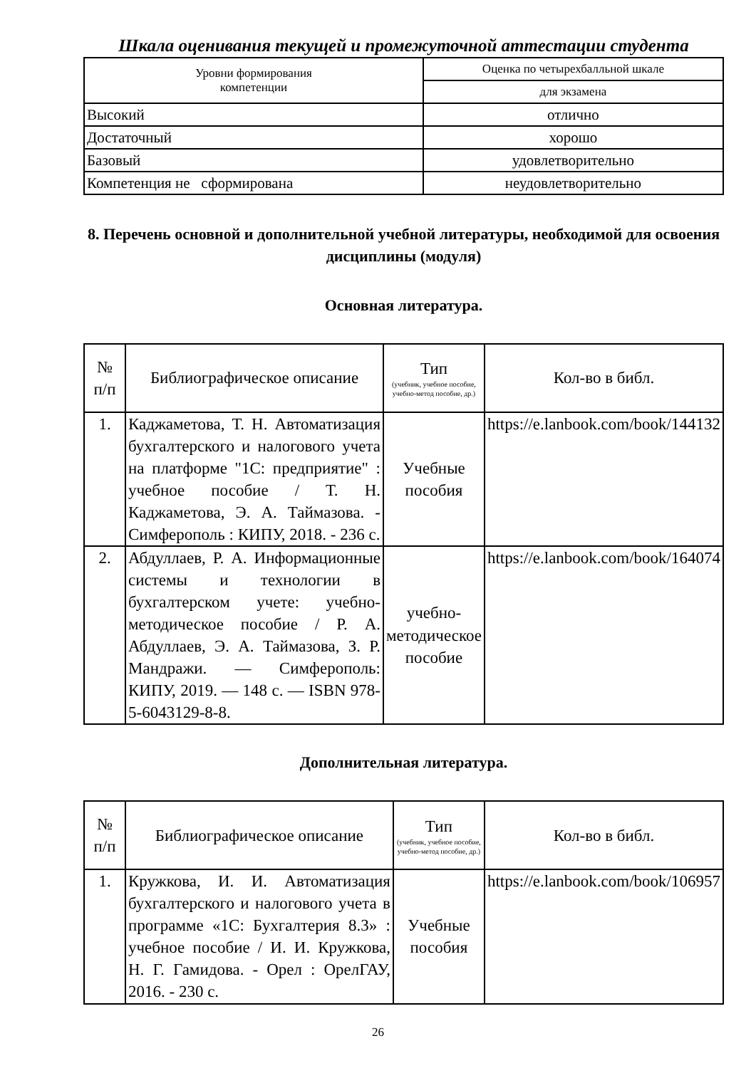Шкала оценивания текущей и промежуточной аттестации студента
| Уровни формирования компетенции | Оценка по четырехбалльной шкале |
| --- | --- |
| | для экзамена |
| Высокий | отлично |
| Достаточный | хорошо |
| Базовый | удовлетворительно |
| Компетенция не сформирована | неудовлетворительно |
8. Перечень основной и дополнительной учебной литературы, необходимой для освоения дисциплины (модуля)
Основная литература.
| № п/п | Библиографическое описание | Тип (учебник, учебное пособие, учебно-метод пособие, др.) | Кол-во в библ. |
| --- | --- | --- | --- |
| 1. | Каджаметова, Т. Н. Автоматизация бухгалтерского и налогового учета на платформе "1С: предприятие" : учебное пособие / Т. Н. Каджаметова, Э. А. Таймазова. - Симферополь : КИПУ, 2018. - 236 с. | Учебные пособия | https://e.lanbook.com/book/144132 |
| 2. | Абдуллаев, Р. А. Информационные системы и технологии в бухгалтерском учете: учебно-методическое пособие / Р. А. Абдуллаев, Э. А. Таймазова, З. Р. Мандражи. — Симферополь: КИПУ, 2019. — 148 с. — ISBN 978-5-6043129-8-8. | учебно-методическое пособие | https://e.lanbook.com/book/164074 |
Дополнительная литература.
| № п/п | Библиографическое описание | Тип (учебник, учебное пособие, учебно-метод пособие, др.) | Кол-во в библ. |
| --- | --- | --- | --- |
| 1. | Кружкова, И. И. Автоматизация бухгалтерского и налогового учета в программе «1С: Бухгалтерия 8.3» : учебное пособие / И. И. Кружкова, Н. Г. Гамидова. - Орел : ОрелГАУ, 2016. - 230 с. | Учебные пособия | https://e.lanbook.com/book/106957 |
26